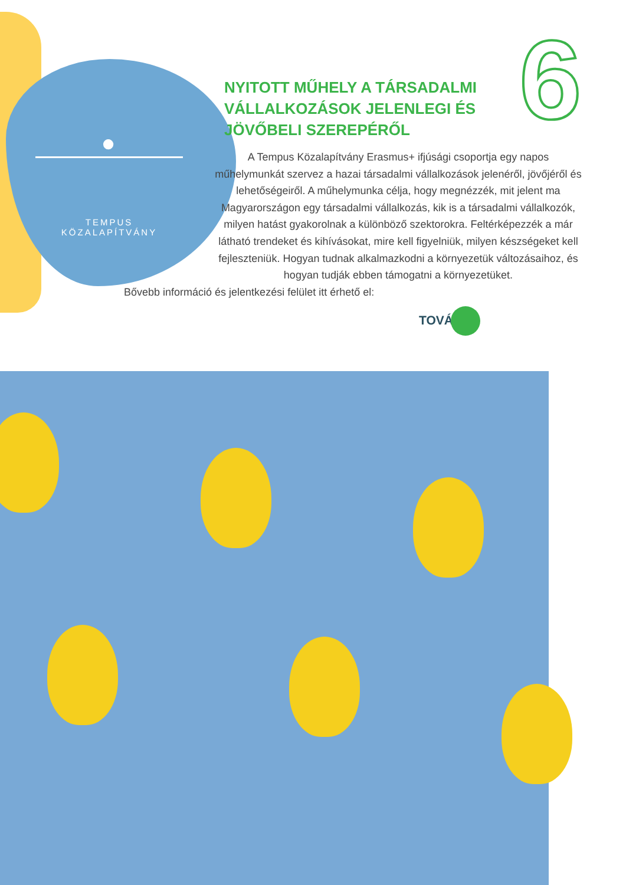●
TEMPUS KÖZALAPÍTVÁNY
6
NYITOTT MŰHELY A TÁRSADALMI
VÁLLALKOZÁSOK JELENLEGI ÉS
JÖVŐBELI SZEREPÉRŐL
A Tempus Közalapítvány Erasmus+ ifjúsági csoportja egy napos műhelymunkát szervez a hazai társadalmi vállalkozások jelenéről, jövőjéről és lehetőségeiről. A műhelymunka célja, hogy megnézzék, mit jelent ma Magyarországon egy társadalmi vállalkozás, kik is a társadalmi vállalkozók, milyen hatást gyakorolnak a különböző szektorokra. Feltérképezzék a már látható trendeket és kihívásokat, mire kell figyelniük, milyen készségeket kell fejleszteniük. Hogyan tudnak alkalmazkodni a környezetük változásaihoz, és hogyan tudják ebben támogatni a környezetüket.
Bővebb információ és jelentkezési felület itt érhető el:
TOVÁBB